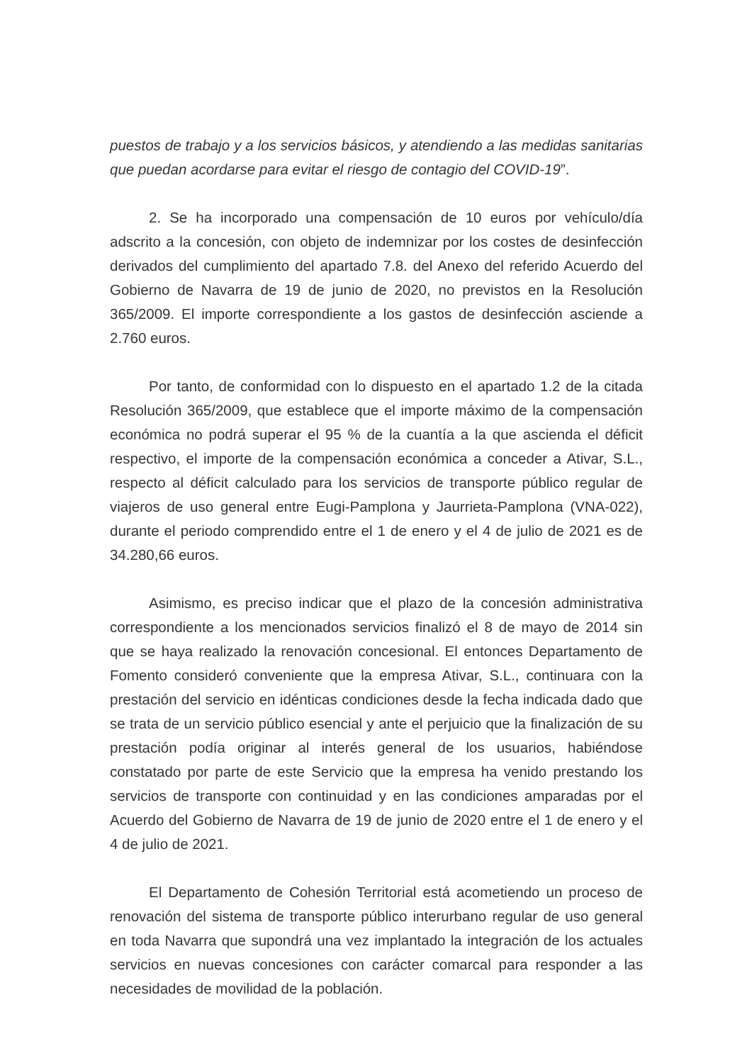puestos de trabajo y a los servicios básicos, y atendiendo a las medidas sanitarias que puedan acordarse para evitar el riesgo de contagio del COVID-19”.
2. Se ha incorporado una compensación de 10 euros por vehículo/día adscrito a la concesión, con objeto de indemnizar por los costes de desinfección derivados del cumplimiento del apartado 7.8. del Anexo del referido Acuerdo del Gobierno de Navarra de 19 de junio de 2020, no previstos en la Resolución 365/2009. El importe correspondiente a los gastos de desinfección asciende a 2.760 euros.
Por tanto, de conformidad con lo dispuesto en el apartado 1.2 de la citada Resolución 365/2009, que establece que el importe máximo de la compensación económica no podrá superar el 95 % de la cuantía a la que ascienda el déficit respectivo, el importe de la compensación económica a conceder a Ativar, S.L., respecto al déficit calculado para los servicios de transporte público regular de viajeros de uso general entre Eugi-Pamplona y Jaurrieta-Pamplona (VNA-022), durante el periodo comprendido entre el 1 de enero y el 4 de julio de 2021 es de 34.280,66 euros.
Asimismo, es preciso indicar que el plazo de la concesión administrativa correspondiente a los mencionados servicios finalizó el 8 de mayo de 2014 sin que se haya realizado la renovación concesional. El entonces Departamento de Fomento consideró conveniente que la empresa Ativar, S.L., continuara con la prestación del servicio en idénticas condiciones desde la fecha indicada dado que se trata de un servicio público esencial y ante el perjuicio que la finalización de su prestación podía originar al interés general de los usuarios, habiéndose constatado por parte de este Servicio que la empresa ha venido prestando los servicios de transporte con continuidad y en las condiciones amparadas por el Acuerdo del Gobierno de Navarra de 19 de junio de 2020 entre el 1 de enero y el 4 de julio de 2021.
El Departamento de Cohesión Territorial está acometiendo un proceso de renovación del sistema de transporte público interurbano regular de uso general en toda Navarra que supondrá una vez implantado la integración de los actuales servicios en nuevas concesiones con carácter comarcal para responder a las necesidades de movilidad de la población.